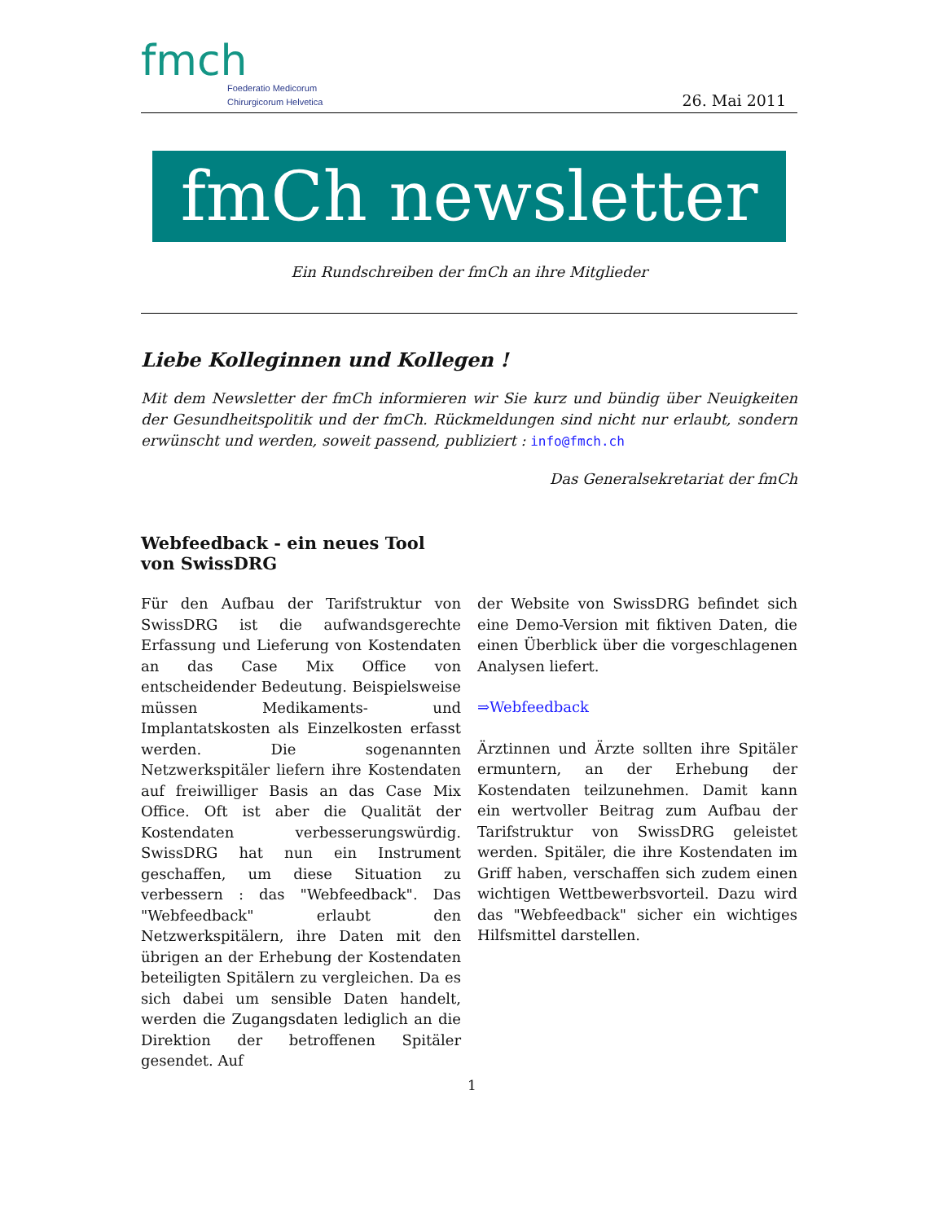fmch
Foederatio Medicorum
Chirurgicorum Helvetica
26. Mai 2011
fmCh newsletter
Ein Rundschreiben der fmCh an ihre Mitglieder
Liebe Kolleginnen und Kollegen !
Mit dem Newsletter der fmCh informieren wir Sie kurz und bündig über Neuigkeiten der Gesundheitspolitik und der fmCh. Rückmeldungen sind nicht nur erlaubt, sondern erwünscht und werden, soweit passend, publiziert : info@fmch.ch
Das Generalsekretariat der fmCh
Webfeedback - ein neues Tool
von SwissDRG
Für den Aufbau der Tarifstruktur von SwissDRG ist die aufwandsgerechte Erfassung und Lieferung von Kostendaten an das Case Mix Office von entscheidender Bedeutung. Beispielsweise müssen Medikaments- und Implantatskosten als Einzelkosten erfasst werden. Die sogenannten Netzwerkspitäler liefern ihre Kostendaten auf freiwilliger Basis an das Case Mix Office. Oft ist aber die Qualität der Kostendaten verbesserungswürdig. SwissDRG hat nun ein Instrument geschaffen, um diese Situation zu verbessern : das "Webfeedback". Das "Webfeedback" erlaubt den Netzwerkspitälern, ihre Daten mit den übrigen an der Erhebung der Kostendaten beteiligten Spitälern zu vergleichen. Da es sich dabei um sensible Daten handelt, werden die Zugangsdaten lediglich an die Direktion der betroffenen Spitäler gesendet. Auf
der Website von SwissDRG befindet sich eine Demo-Version mit fiktiven Daten, die einen Überblick über die vorgeschlagenen Analysen liefert.
⇒Webfeedback
Ärztinnen und Ärzte sollten ihre Spitäler ermuntern, an der Erhebung der Kostendaten teilzunehmen. Damit kann ein wertvoller Beitrag zum Aufbau der Tarifstruktur von SwissDRG geleistet werden. Spitäler, die ihre Kostendaten im Griff haben, verschaffen sich zudem einen wichtigen Wettbewerbsvorteil. Dazu wird das "Webfeedback" sicher ein wichtiges Hilfsmittel darstellen.
1